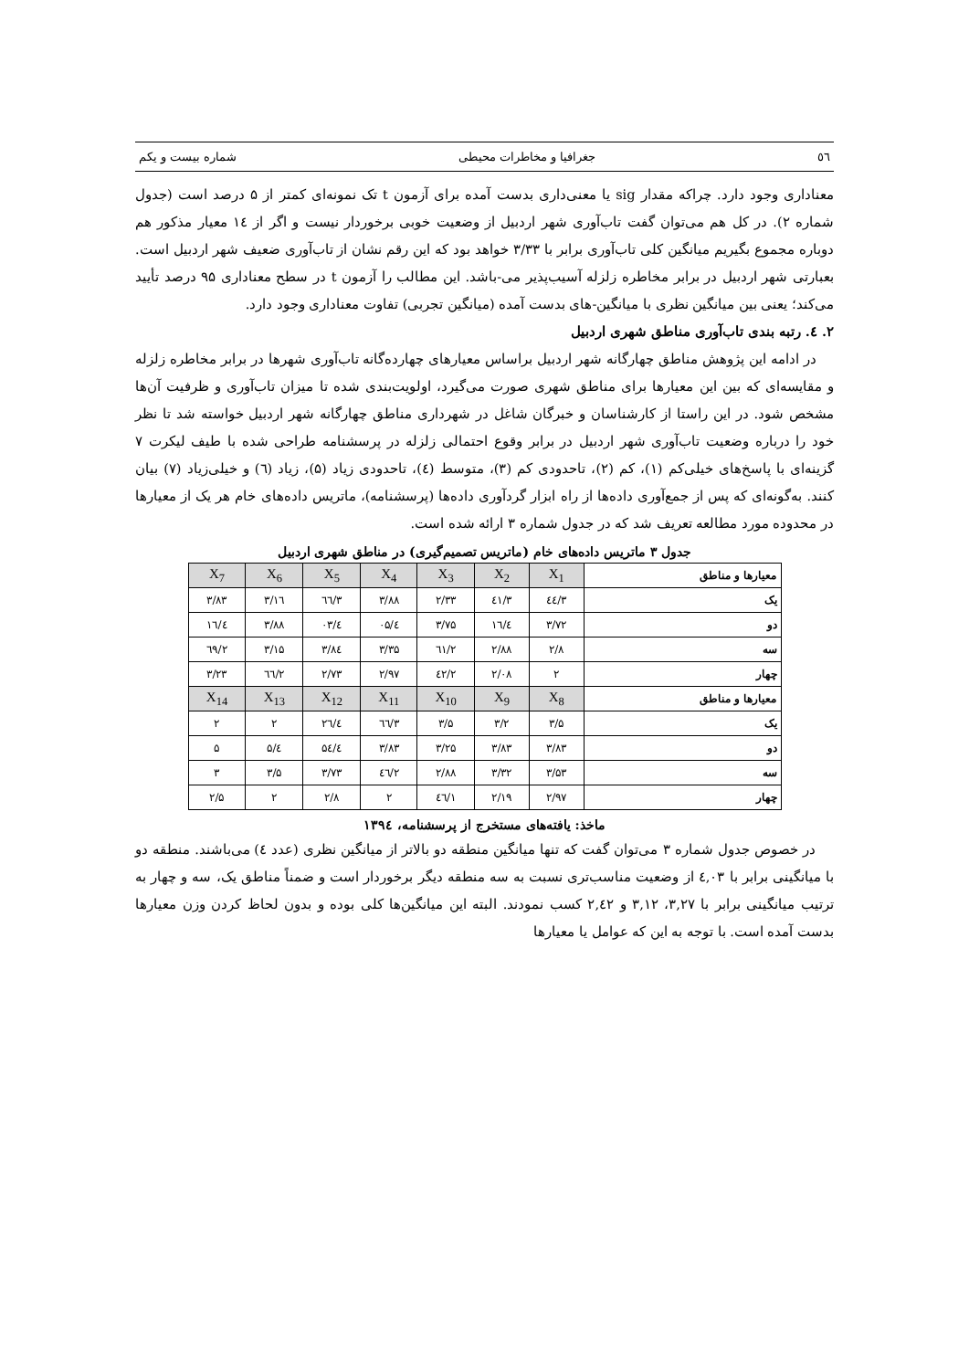٥٦ جغرافیا و مخاطرات محیطی شماره بیست و یکم
معناداری وجود دارد. چراکه مقدار sig یا معنی‌داری بدست آمده برای آزمون t تک نمونه‌ای کمتر از ۵ درصد است (جدول شماره ۲). در کل هم می‌توان گفت تاب‌آوری شهر اردبیل از وضعیت خوبی برخوردار نیست و اگر از ١٤ معیار مذکور هم دوباره مجموع بگیریم میانگین کلی تاب‌آوری برابر با ۳/۳۳ خواهد بود که این رقم نشان از تاب‌آوری ضعیف شهر اردبیل است. بعبارتی شهر اردبیل در برابر مخاطره زلزله آسیب‌پذیر می-باشد. این مطالب را آزمون t در سطح معناداری ۹۵ درصد تأیید می‌کند؛ یعنی بین میانگین نظری با میانگین-های بدست آمده (میانگین تجربی) تفاوت معناداری وجود دارد.
۲. ٤. رتبه بندی تاب‌آوری مناطق شهری اردبیل
در ادامه این پژوهش مناطق چهارگانه شهر اردبیل براساس معیارهای چهارده‌گانه تاب‌آوری شهرها در برابر مخاطره زلزله و مقایسه‌ای که بین این معیارها برای مناطق شهری صورت می‌گیرد، اولویت‌بندی شده تا میزان تاب‌آوری و ظرفیت آن‌ها مشخص شود. در این راستا از کارشناسان و خبرگان شاغل در شهرداری مناطق چهارگانه شهر اردبیل خواسته شد تا نظر خود را درباره وضعیت تاب‌آوری شهر اردبیل در برابر وقوع احتمالی زلزله در پرسشنامه طراحی شده با طیف لیکرت ۷ گزینه‌ای با پاسخ‌های خیلی‌کم (۱)، کم (۲)، تاحدودی کم (۳)، متوسط (٤)، تاحدودی زیاد (۵)، زیاد (٦) و خیلی‌زیاد (۷) بیان کنند. به‌گونه‌ای که پس از جمع‌آوری داده‌ها از راه ابزار گردآوری داده‌ها (پرسشنامه)، ماتریس داده‌های خام هر یک از معیارها در محدوده مورد مطالعه تعریف شد که در جدول شماره ۳ ارائه شده است.
جدول ۳ ماتریس داده‌های خام (ماتریس تصمیم‌گیری) در مناطق شهری اردبیل
| معیارها و مناطق | X<sub>1</sub> | X<sub>2</sub> | X<sub>3</sub> | X<sub>4</sub> | X<sub>5</sub> | X<sub>6</sub> | X<sub>7</sub> |
| --- | --- | --- | --- | --- | --- | --- | --- |
| یک | ۳/٤٤ | ۳/٤۱ | ۲/۳۳ | ۳/۸۸ | ۳/٦٦ | ۳/۱٦ | ۳/۸۳ |
| دو | ۳/۷۲ | ٤/۱٦ | ۳/۷۵ | ٤/۰۵ | ٤/۰۳ | ۳/۸۸ | ٤/۱٦ |
| سه | ۲/۸ | ۲/۸۸ | ۲/٦۱ | ۳/۳۵ | ۳/۸٤ | ۳/۱۵ | ۲/٦۹ |
| چهار | ۲ | ۲/۰۸ | ۲/٤۲ | ۲/۹۷ | ۲/۷۳ | ۲/٦٦ | ۳/۲۳ |
| معیارها و مناطق | X<sub>8</sub> | X<sub>9</sub> | X<sub>10</sub> | X<sub>11</sub> | X<sub>12</sub> | X<sub>13</sub> | X<sub>14</sub> |
| یک | ۳/۵ | ۳/۲ | ۳/۵ | ۳/٦٦ | ٤/۲٦ | ۲ | ۲ |
| دو | ۳/۸۳ | ۳/۸۳ | ۳/۲۵ | ۳/۸۳ | ٤/۵٤ | ٤/۵ | ۵ |
| سه | ۳/۵۳ | ۳/۳۲ | ۲/۸۸ | ۲/٤٦ | ۳/۷۳ | ۳/۵ | ۳ |
| چهار | ۲/۹۷ | ۲/۱۹ | ۱/٤٦ | ۲ | ۲/۸ | ۲ | ۲/۵ |
ماخذ: یافته‌های مستخرج از پرسشنامه، ۱۳۹٤
در خصوص جدول شماره ۳ می‌توان گفت که تنها میانگین منطقه دو بالاتر از میانگین نظری (عدد ٤) می‌باشند. منطقه دو با میانگینی برابر با ٤,۰۳ از وضعیت مناسب‌تری نسبت به سه منطقه دیگر برخوردار است و ضمناً مناطق یک، سه و چهار به ترتیب میانگینی برابر با ۳,۲۷، ۳,۱۲ و ۲,٤۲ کسب نمودند. البته این میانگین‌ها کلی بوده و بدون لحاظ کردن وزن معیارها بدست آمده است. با توجه به این که عوامل یا معیارها